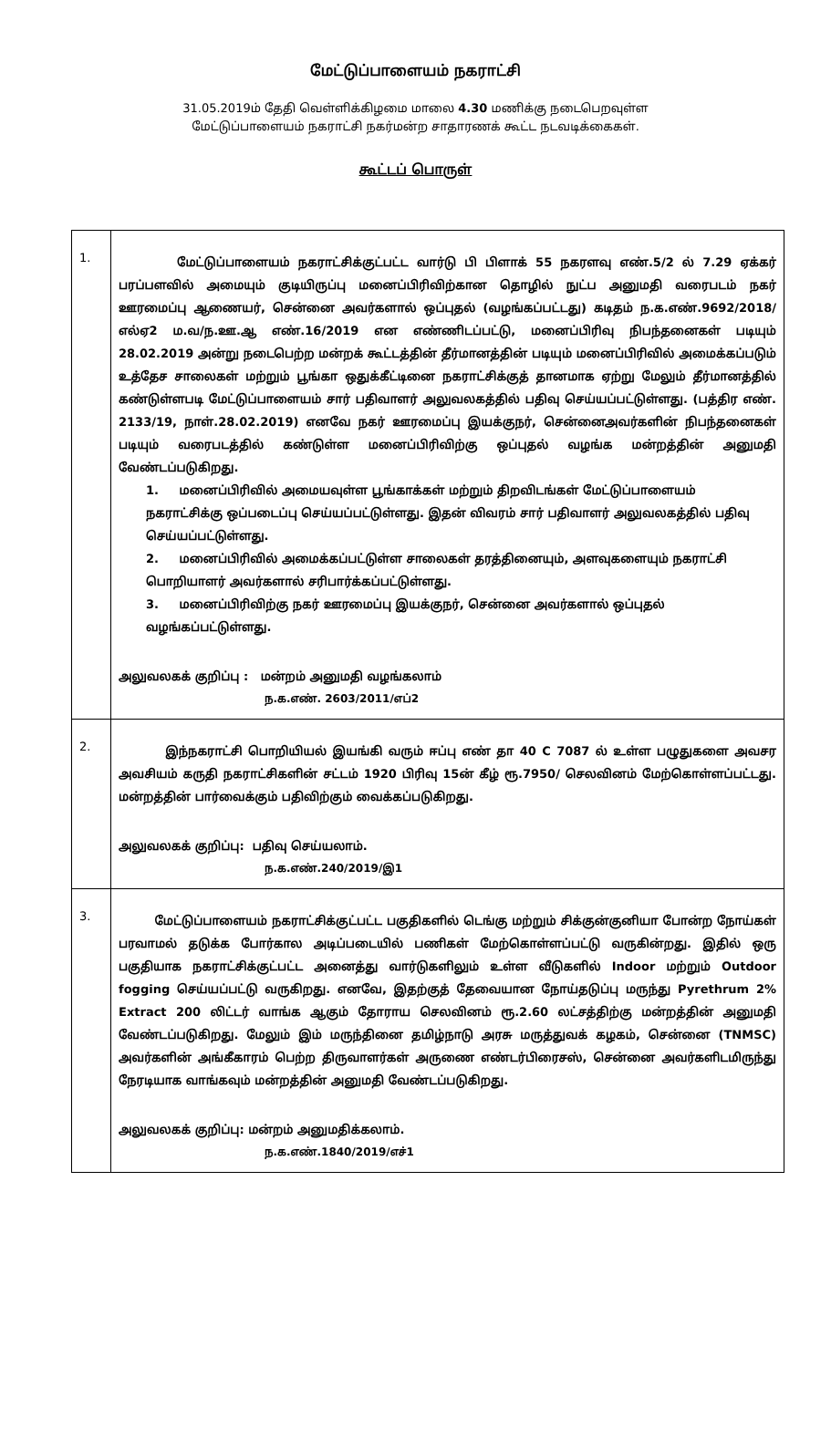மேட்டுப்பாளையம் நகராட்சி
31.05.2019ம் தேதி வெள்ளிக்கிழமை மாலை 4.30 மணிக்கு நடைபெறவுள்ள
மேட்டுப்பாளையம் நகராட்சி நகர்மன்ற சாதாரணக் கூட்ட நடவடிக்கைகள்.
கூட்டப் பொருள்
| 1. | மேட்டுப்பாளையம் நகராட்சிக்குட்பட்ட வார்டு பி பிளாக் 55 நகரளவு எண்.5/2 ல் 7.29 ஏக்கர் பரப்பளவில் அமையும் குடியிருப்பு மனைப்பிரிவிற்கான தொழில் நுட்ப அனுமதி வரைபடம் நகர் ஊரமைப்பு ஆணையர், சென்னை அவர்களால் ஒப்புதல் (வழங்கப்பட்டது) கடிதம் ந.க.எண்.9692/2018/எல்ஏ2 ம.வ/ந.ஊ.ஆ எண்.16/2019 என எண்ணிடப்பட்டு, மனைப்பிரிவு நிபந்தனைகள் படியும் 28.02.2019 அன்று நடைபெற்ற மன்றக் கூட்டத்தின் தீர்மானத்தின் படியும் மனைப்பிரிவில் அமைக்கப்படும் உத்தேச சாலைகள் மற்றும் பூங்கா ஒதுக்கீட்டினை நகராட்சிக்குத் தானமாக ஏற்று மேலும் தீர்மானத்தில் கண்டுள்ளபடி மேட்டுப்பாளையம் சார் பதிவாளர் அலுவலகத்தில் பதிவு செய்யப்பட்டுள்ளது. (பத்திர எண். 2133/19, நாள்.28.02.2019) எனவே நகர் ஊரமைப்பு இயக்குநர், சென்னைஅவர்களின் நிபந்தனைகள் படியும் வரைபடத்தில் கண்டுள்ள மனைப்பிரிவிற்கு ஒப்புதல் வழங்க மன்றத்தின் அனுமதி வேண்டப்படுகிறது. 1. மனைப்பிரிவில் அமையவுள்ள பூங்காக்கள் மற்றும் திறவிடங்கள் மேட்டுப்பாளையம் நகராட்சிக்கு ஒப்படைப்பு செய்யப்பட்டுள்ளது. இதன் விவரம் சார் பதிவாளர் அலுவலகத்தில் பதிவு செய்யப்பட்டுள்ளது. 2. மனைப்பிரிவில் அமைக்கப்பட்டுள்ள சாலைகள் தரத்தினையும், அளவுகளையும் நகராட்சி பொறியாளர் அவர்களால் சரிபார்க்கப்பட்டுள்ளது. 3. மனைப்பிரிவிற்கு நகர் ஊரமைப்பு இயக்குநர், சென்னை அவர்களால் ஒப்புதல் வழங்கப்பட்டுள்ளது. அலுவலகக் குறிப்பு : மன்றம் அனுமதி வழங்கலாம் ந.க.எண். 2603/2011/எப்2 |
| 2. | இந்நகராட்சி பொறியியல் இயங்கி வரும் ஈப்பு எண் தா 40 C 7087 ல் உள்ள பழுதுகளை அவசர அவசியம் கருதி நகராட்சிகளின் சட்டம் 1920 பிரிவு 15ன் கீழ் ரூ.7950/ செலவினம் மேற்கொள்ளப்பட்டது. மன்றத்தின் பார்வைக்கும் பதிவிற்கும் வைக்கப்படுகிறது. அலுவலகக் குறிப்பு: பதிவு செய்யலாம். ந.க.எண்.240/2019/இ1 |
| 3. | மேட்டுப்பாளையம் நகராட்சிக்குட்பட்ட பகுதிகளில் டெங்கு மற்றும் சிக்குன்குனியா போன்ற நோய்கள் பரவாமல் தடுக்க போர்கால அடிப்படையில் பணிகள் மேற்கொள்ளப்பட்டு வருகின்றது. இதில் ஒரு பகுதியாக நகராட்சிக்குட்பட்ட அனைத்து வார்டுகளிலும் உள்ள வீடுகளில் Indoor மற்றும் Outdoor fogging செய்யப்பட்டு வருகிறது. எனவே, இதற்குத் தேவையான நோய்தடுப்பு மருந்து Pyrethrum 2% Extract 200 லிட்டர் வாங்க ஆகும் தோராய செலவினம் ரூ.2.60 லட்சத்திற்கு மன்றத்தின் அனுமதி வேண்டப்படுகிறது. மேலும் இம் மருந்தினை தமிழ்நாடு அரசு மருத்துவக் கழகம், சென்னை (TNMSC) அவர்களின் அங்கீகாரம் பெற்ற திருவாளர்கள் அருணை எண்டர்பிரைசஸ், சென்னை அவர்களிடமிருந்து நேரடியாக வாங்கவும் மன்றத்தின் அனுமதி வேண்டப்படுகிறது. அலுவலகக் குறிப்பு: மன்றம் அனுமதிக்கலாம். ந.க.எண்.1840/2019/எச்1 |